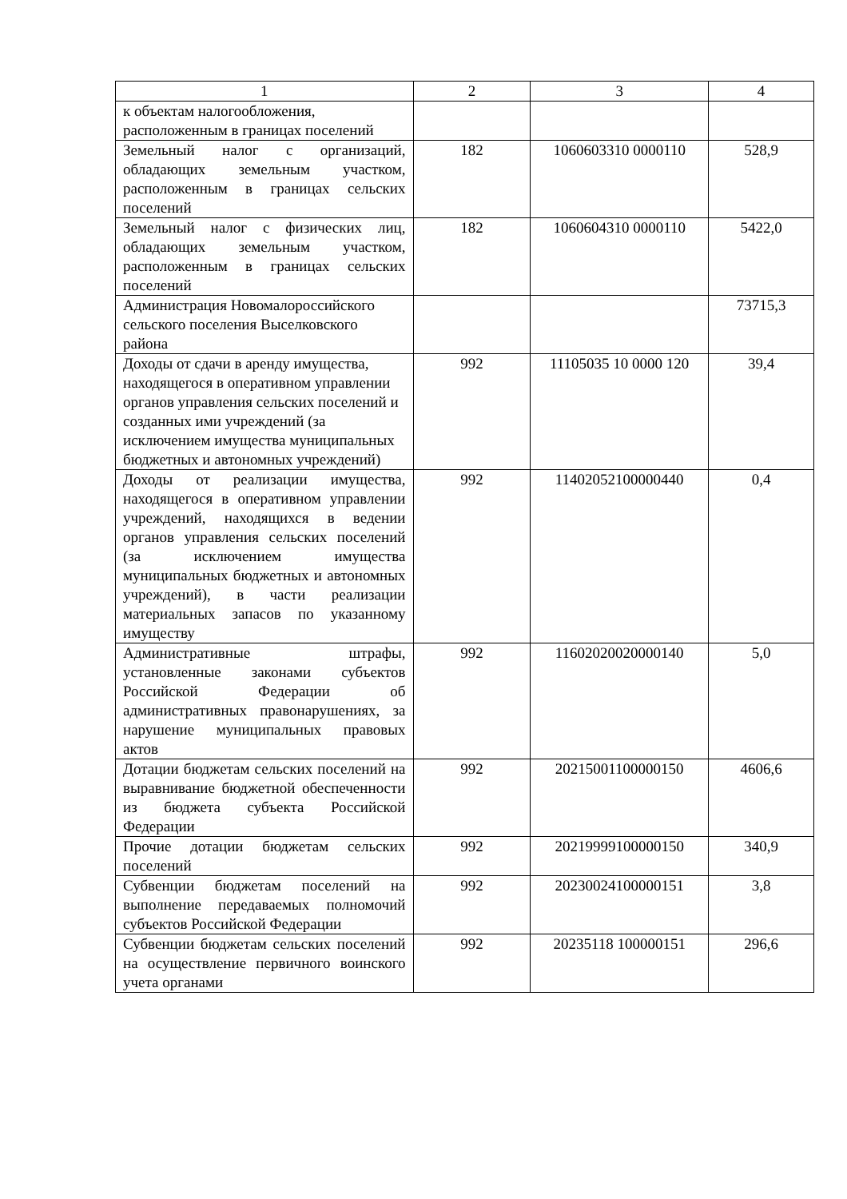| 1 | 2 | 3 | 4 |
| --- | --- | --- | --- |
| к объектам налогообложения, расположенным в границах поселений | | | |
| Земельный налог с организаций, обладающих земельным участком, расположенным в границах сельских поселений | 182 | 1060603310 0000110 | 528,9 |
| Земельный налог с физических лиц, обладающих земельным участком, расположенным в границах сельских поселений | 182 | 1060604310 0000110 | 5422,0 |
| Администрация Новомалороссийского сельского поселения Выселковского района | | | 73715,3 |
| Доходы от сдачи в аренду имущества, находящегося в оперативном управлении органов управления сельских поселений и созданных ими учреждений (за исключением имущества муниципальных бюджетных и автономных учреждений) | 992 | 11105035 10 0000 120 | 39,4 |
| Доходы от реализации имущества, находящегося в оперативном управлении учреждений, находящихся в ведении органов управления сельских поселений (за исключением имущества муниципальных бюджетных и автономных учреждений), в части реализации материальных запасов по указанному имуществу | 992 | 11402052100000440 | 0,4 |
| Административные штрафы, установленные законами субъектов Российской Федерации об административных правонарушениях, за нарушение муниципальных правовых актов | 992 | 11602020020000140 | 5,0 |
| Дотации бюджетам сельских поселений на выравнивание бюджетной обеспеченности из бюджета субъекта Российской Федерации | 992 | 20215001100000150 | 4606,6 |
| Прочие дотации бюджетам сельских поселений | 992 | 20219999100000150 | 340,9 |
| Субвенции бюджетам поселений на выполнение передаваемых полномочий субъектов Российской Федерации | 992 | 20230024100000151 | 3,8 |
| Субвенции бюджетам сельских поселений на осуществление первичного воинского учета органами | 992 | 20235118 100000151 | 296,6 |